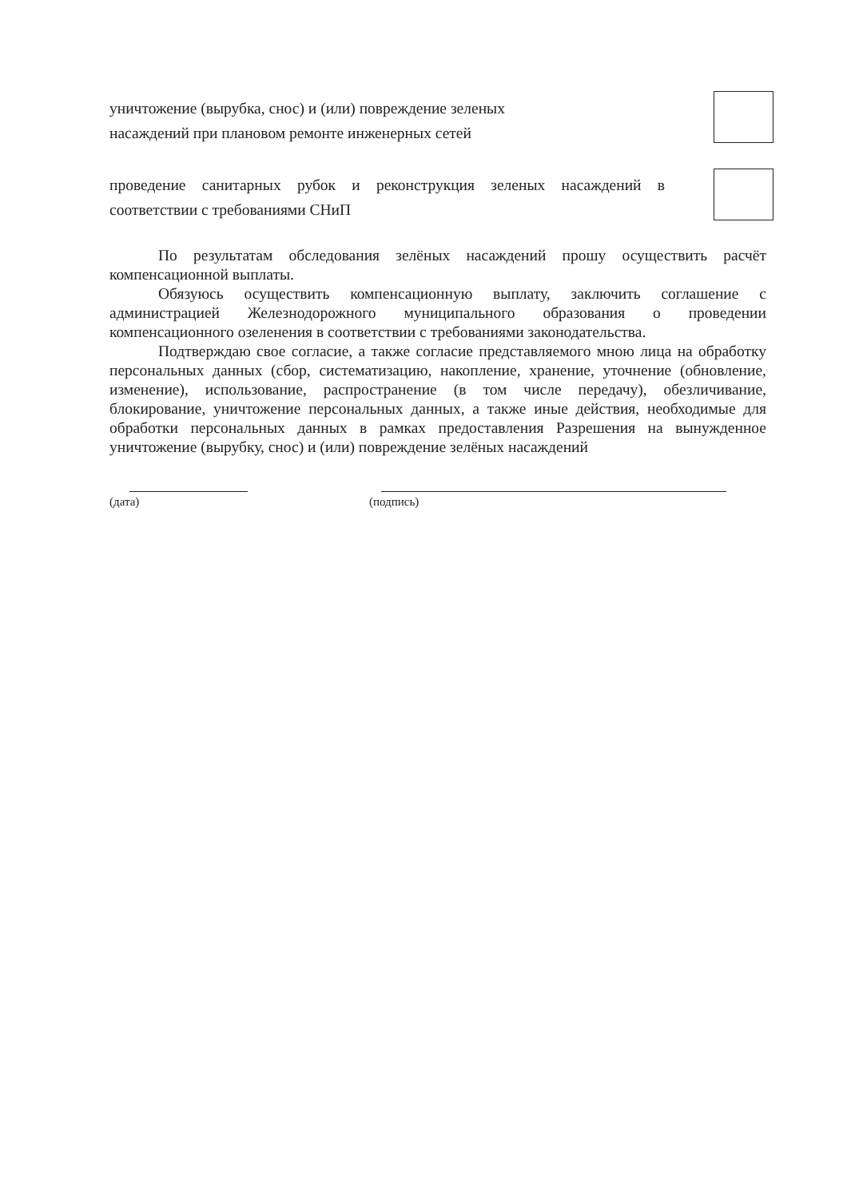уничтожение (вырубка, снос) и (или) повреждение зеленых
насаждений при плановом ремонте инженерных сетей
проведение санитарных рубок и реконструкция зеленых насаждений в соответствии с требованиями СНиП
По результатам обследования зелёных насаждений прошу осуществить расчёт компенсационной выплаты.
Обязуюсь осуществить компенсационную выплату, заключить соглашение с администрацией Железнодорожного муниципального образования о проведении компенсационного озеленения в соответствии с требованиями законодательства.
Подтверждаю свое согласие, а также согласие представляемого мною лица на обработку персональных данных (сбор, систематизацию, накопление, хранение, уточнение (обновление, изменение), использование, распространение (в том числе передачу), обезличивание, блокирование, уничтожение персональных данных, а также иные действия, необходимые для обработки персональных данных в рамках предоставления Разрешения на вынужденное уничтожение (вырубку, снос) и (или) повреждение зелёных насаждений
(дата) (подпись)